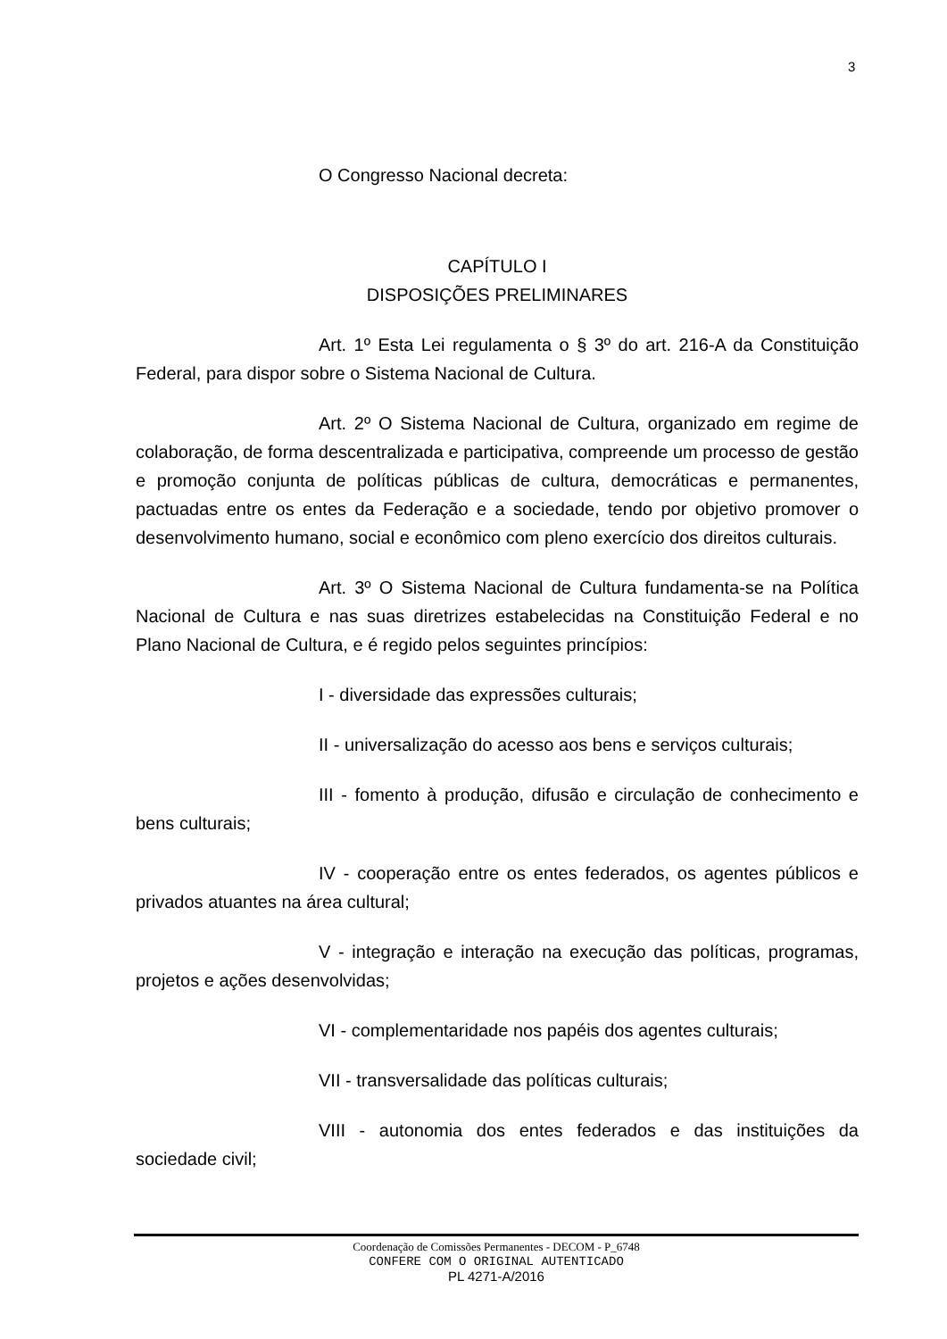3
O Congresso Nacional decreta:
CAPÍTULO I
DISPOSIÇÕES PRELIMINARES
Art. 1º Esta Lei regulamenta o § 3º do art. 216-A da Constituição Federal, para dispor sobre o Sistema Nacional de Cultura.
Art. 2º O Sistema Nacional de Cultura, organizado em regime de colaboração, de forma descentralizada e participativa, compreende um processo de gestão e promoção conjunta de políticas públicas de cultura, democráticas e permanentes, pactuadas entre os entes da Federação e a sociedade, tendo por objetivo promover o desenvolvimento humano, social e econômico com pleno exercício dos direitos culturais.
Art. 3º O Sistema Nacional de Cultura fundamenta-se na Política Nacional de Cultura e nas suas diretrizes estabelecidas na Constituição Federal e no Plano Nacional de Cultura, e é regido pelos seguintes princípios:
I - diversidade das expressões culturais;
II - universalização do acesso aos bens e serviços culturais;
III - fomento à produção, difusão e circulação de conhecimento e bens culturais;
IV - cooperação entre os entes federados, os agentes públicos e privados atuantes na área cultural;
V - integração e interação na execução das políticas, programas, projetos e ações desenvolvidas;
VI - complementaridade nos papéis dos agentes culturais;
VII - transversalidade das políticas culturais;
VIII - autonomia dos entes federados e das instituições da sociedade civil;
Coordenação de Comissões Permanentes - DECOM - P_6748
CONFERE COM O ORIGINAL AUTENTICADO
PL 4271-A/2016